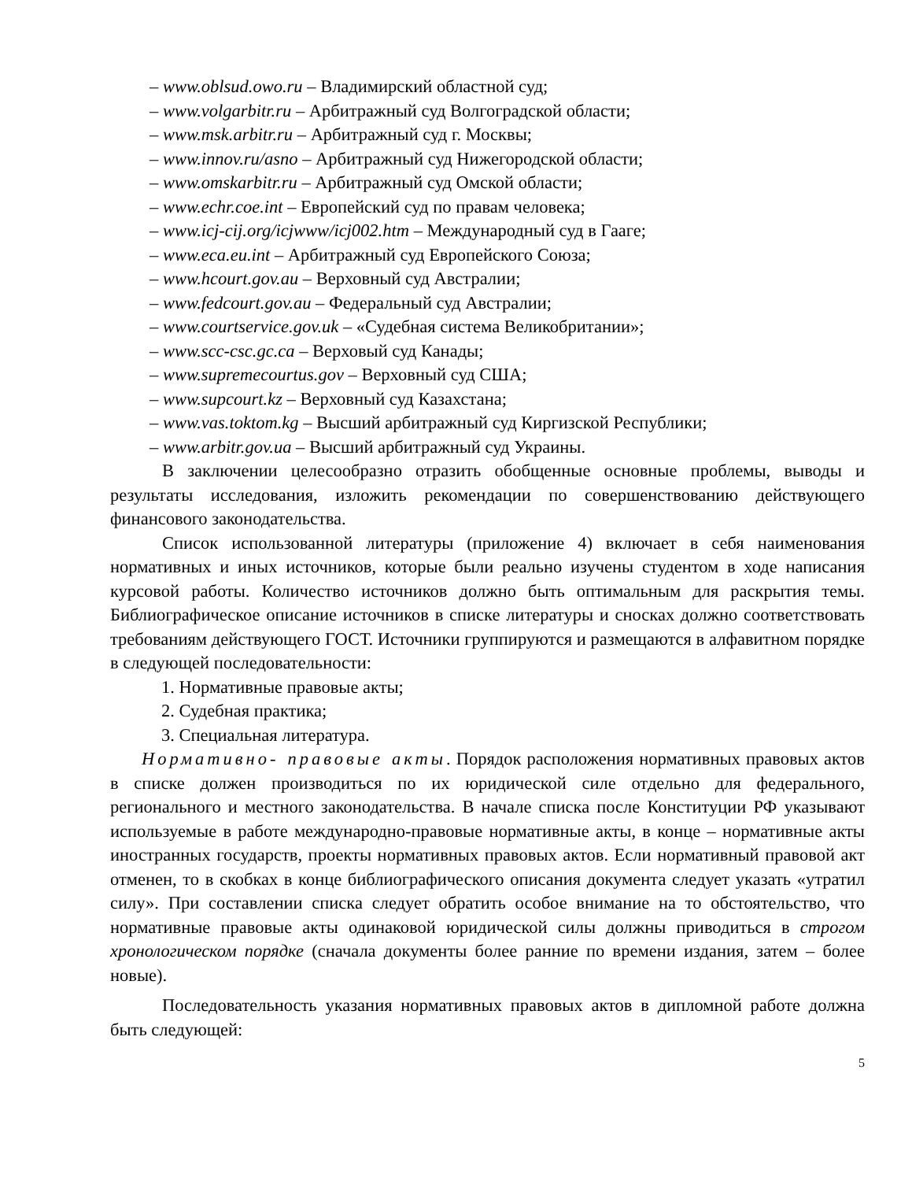– www.oblsud.owo.ru – Владимирский областной суд;
– www.volgarbitr.ru – Арбитражный суд Волгоградской области;
– www.msk.arbitr.ru – Арбитражный суд г. Москвы;
– www.innov.ru/asno – Арбитражный суд Нижегородской области;
– www.omskarbitr.ru – Арбитражный суд Омской области;
– www.echr.coe.int – Европейский суд по правам человека;
– www.icj-cij.org/icjwww/icj002.htm – Международный суд в Гааге;
– www.eca.eu.int – Арбитражный суд Европейского Союза;
– www.hcourt.gov.au – Верховный суд Австралии;
– www.fedcourt.gov.au – Федеральный суд Австралии;
– www.courtservice.gov.uk – «Судебная система Великобритании»;
– www.scc-csc.gc.ca – Верховый суд Канады;
– www.supremecourtus.gov – Верховный суд США;
– www.supcourt.kz – Верховный суд Казахстана;
– www.vas.toktom.kg – Высший арбитражный суд Киргизской Республики;
– www.arbitr.gov.ua – Высший арбитражный суд Украины.
В заключении целесообразно отразить обобщенные основные проблемы, выводы и результаты исследования, изложить рекомендации по совершенствованию действующего финансового законодательства.
Список использованной литературы (приложение 4) включает в себя наименования нормативных и иных источников, которые были реально изучены студентом в ходе написания курсовой работы. Количество источников должно быть оптимальным для раскрытия темы. Библиографическое описание источников в списке литературы и сносках должно соответствовать требованиям действующего ГОСТ. Источники группируются и размещаются в алфавитном порядке в следующей последовательности:
1. Нормативные правовые акты;
2. Судебная практика;
3. Специальная литература.
Нормативно- правовые акты. Порядок расположения нормативных правовых актов в списке должен производиться по их юридической силе отдельно для федерального, регионального и местного законодательства. В начале списка после Конституции РФ указывают используемые в работе международно-правовые нормативные акты, в конце – нормативные акты иностранных государств, проекты нормативных правовых актов. Если нормативный правовой акт отменен, то в скобках в конце библиографического описания документа следует указать «утратил силу». При составлении списка следует обратить особое внимание на то обстоятельство, что нормативные правовые акты одинаковой юридической силы должны приводиться в строгом хронологическом порядке (сначала документы более ранние по времени издания, затем – более новые).
Последовательность указания нормативных правовых актов в дипломной работе должна быть следующей:
5